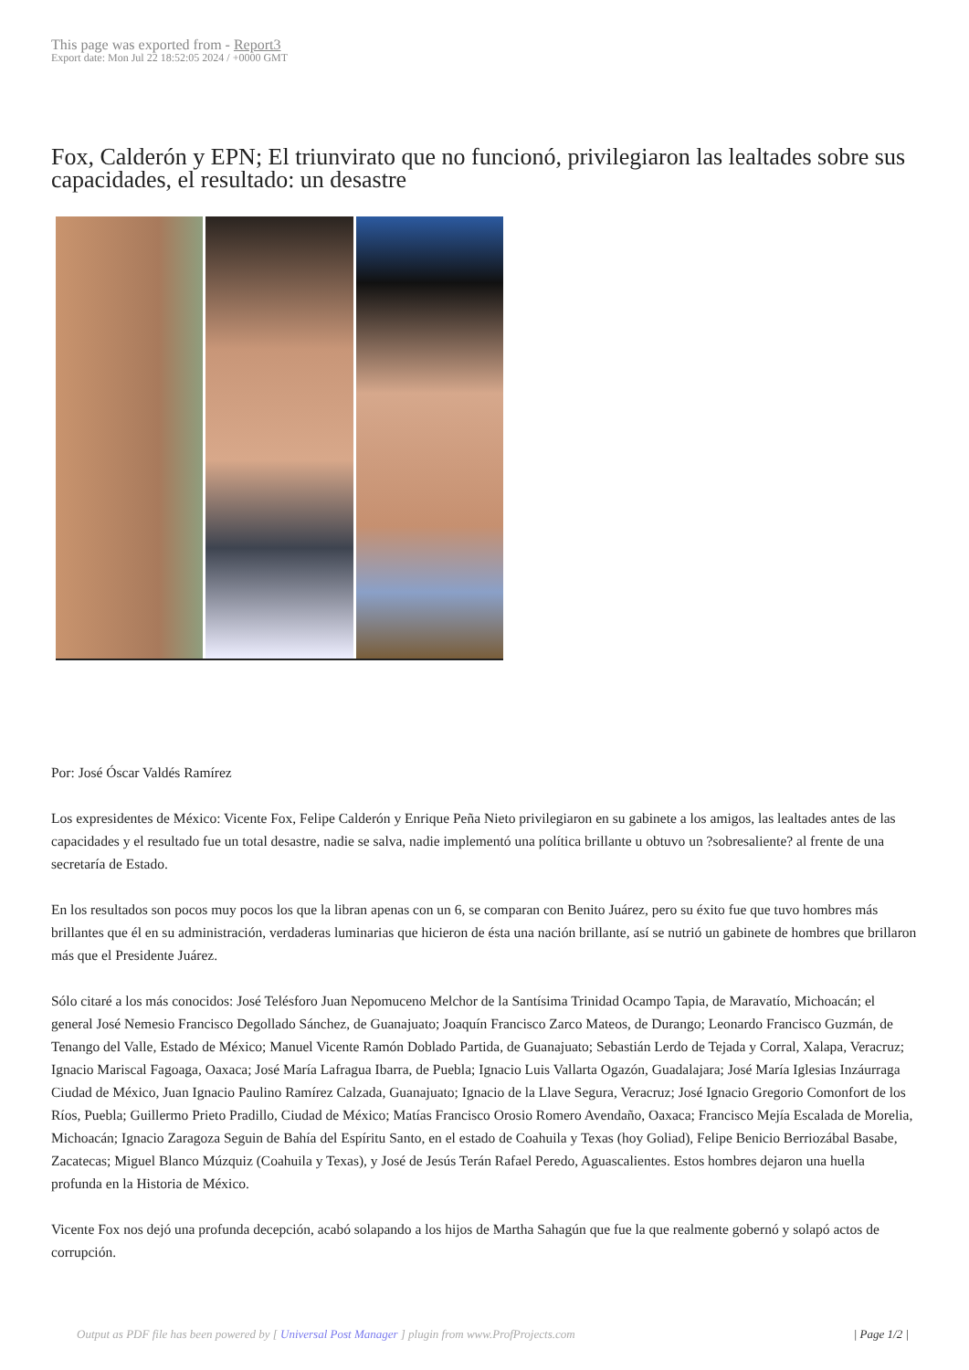This page was exported from - Report3
Export date: Mon Jul 22 18:52:05 2024 / +0000 GMT
Fox, Calderón y EPN; El triunvirato que no funcionó, privilegiaron las lealtades sobre sus capacidades, el resultado: un desastre
Por: José Óscar Valdés Ramírez
Los expresidentes de México: Vicente Fox, Felipe Calderón y Enrique Peña Nieto privilegiaron en su gabinete a los amigos, las lealtades antes de las capacidades y el resultado fue un total desastre, nadie se salva, nadie implementó una política brillante u obtuvo un ?sobresaliente? al frente de una secretaría de Estado.
En los resultados son pocos muy pocos los que la libran apenas con un 6, se comparan con Benito Juárez, pero su éxito fue que tuvo hombres más brillantes que él en su administración, verdaderas luminarias que hicieron de ésta una nación brillante, así se nutrió un gabinete de hombres que brillaron más que el Presidente Juárez.
Sólo citaré a los más conocidos: José Telésforo Juan Nepomuceno Melchor de la Santísima Trinidad Ocampo Tapia, de Maravatío, Michoacán; el general José Nemesio Francisco Degollado Sánchez, de Guanajuato; Joaquín Francisco Zarco Mateos, de Durango; Leonardo Francisco Guzmán, de Tenango del Valle, Estado de México; Manuel Vicente Ramón Doblado Partida, de Guanajuato; Sebastián Lerdo de Tejada y Corral, Xalapa, Veracruz; Ignacio Mariscal Fagoaga, Oaxaca; José María Lafragua Ibarra, de Puebla; Ignacio Luis Vallarta Ogazón, Guadalajara; José María Iglesias Inzáurraga Ciudad de México, Juan Ignacio Paulino Ramírez Calzada, Guanajuato; Ignacio de la Llave Segura, Veracruz; José Ignacio Gregorio Comonfort de los Ríos, Puebla; Guillermo Prieto Pradillo, Ciudad de México; Matías Francisco Orosio Romero Avendaño, Oaxaca; Francisco Mejía Escalada de Morelia, Michoacán; Ignacio Zaragoza Seguin de Bahía del Espíritu Santo, en el estado de Coahuila y Texas (hoy Goliad), Felipe Benicio Berriozábal Basabe, Zacatecas; Miguel Blanco Múzquiz (Coahuila y Texas), y José de Jesús Terán Rafael Peredo, Aguascalientes. Estos hombres dejaron una huella profunda en la Historia de México.
Vicente Fox nos dejó una profunda decepción, acabó solapando a los hijos de Martha Sahagún que fue la que realmente gobernó y solapó actos de corrupción.
Output as PDF file has been powered by [ Universal Post Manager ] plugin from www.ProfProjects.com
| Page 1/2 |